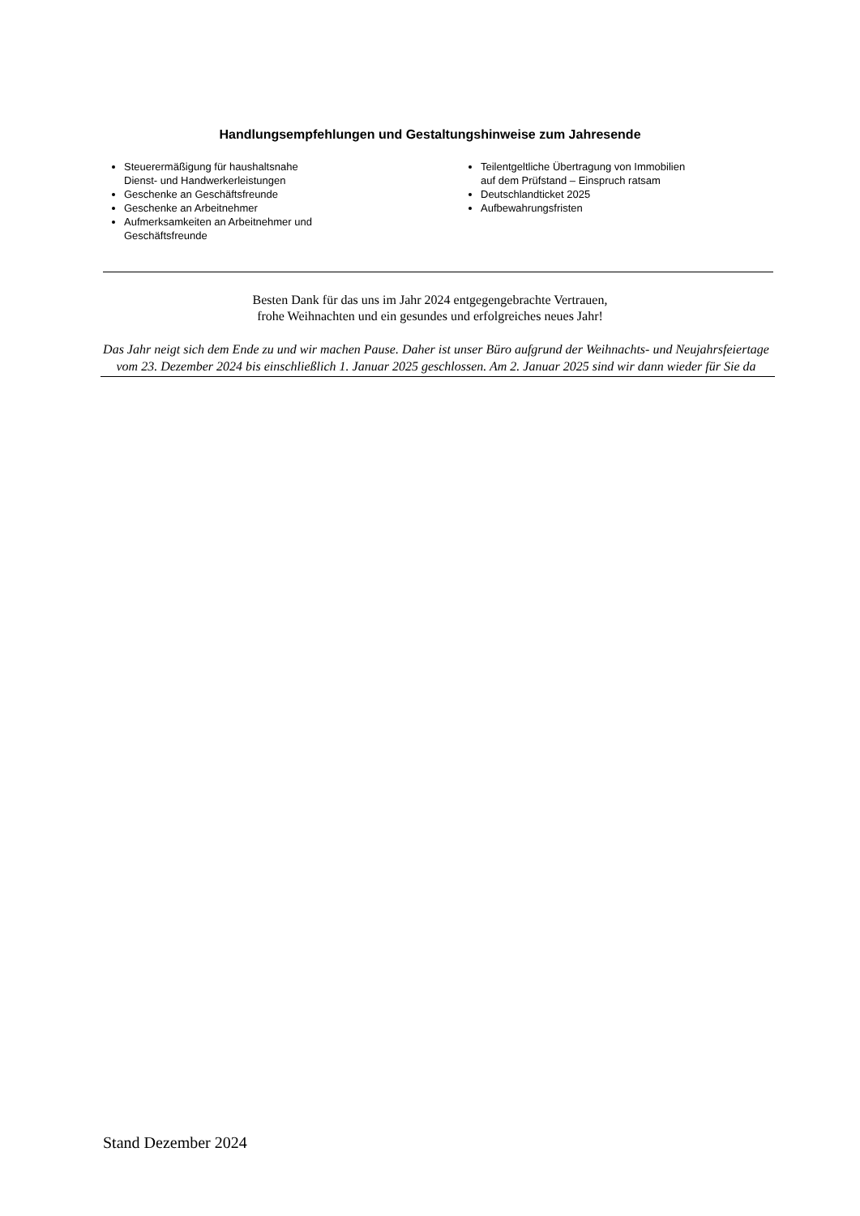Handlungsempfehlungen und Gestaltungshinweise zum Jahresende
Steuerermäßigung für haushaltsnahe
Dienst- und Handwerkerleistungen
Geschenke an Geschäftsfreunde
Geschenke an Arbeitnehmer
Aufmerksamkeiten an Arbeitnehmer und
Geschäftsfreunde
Teilentgeltliche Übertragung von Immobilien
auf dem Prüfstand – Einspruch ratsam
Deutschlandticket 2025
Aufbewahrungsfristen
Besten Dank für das uns im Jahr 2024 entgegengebrachte Vertrauen,
frohe Weihnachten und ein gesundes und erfolgreiches neues Jahr!
Das Jahr neigt sich dem Ende zu und wir machen Pause. Daher ist unser Büro aufgrund der Weihnachts- und Neujahrsfeiertage vom 23. Dezember 2024 bis einschließlich 1. Januar 2025 geschlossen. Am 2. Januar 2025 sind wir dann wieder für Sie da
Stand Dezember 2024